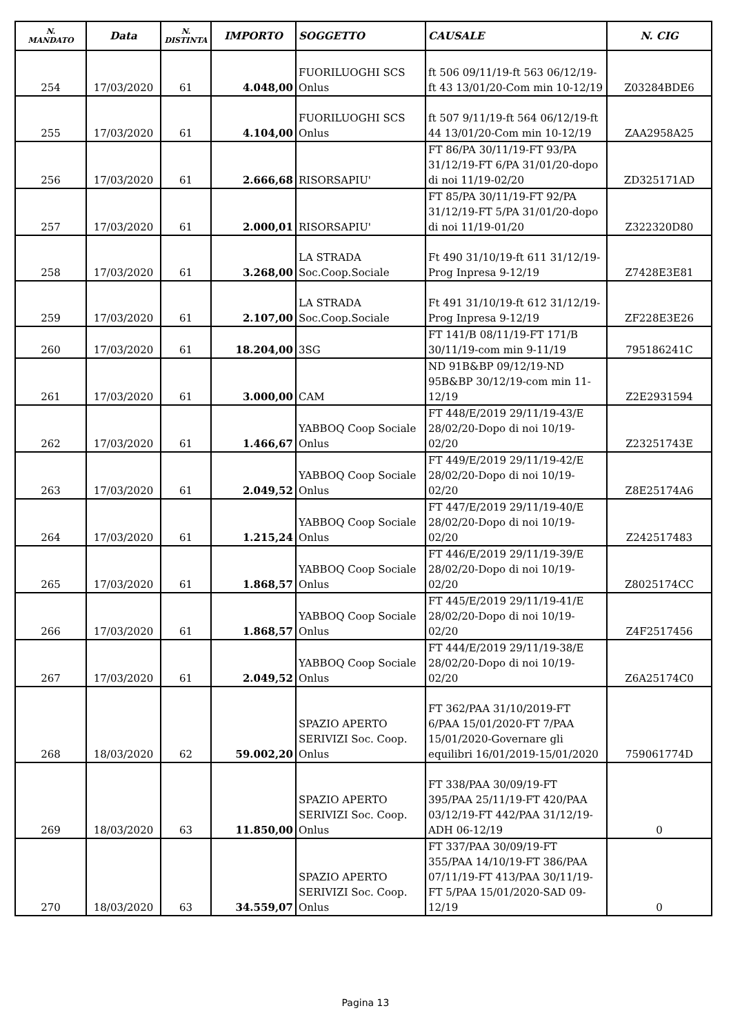| N. MANDATO | Data | N. DISTINTA | IMPORTO | SOGGETTO | CAUSALE | N. CIG |
| --- | --- | --- | --- | --- | --- | --- |
| 254 | 17/03/2020 | 61 | 4.048,00 | FUORILUOGHI SCS Onlus | ft 506 09/11/19-ft 563 06/12/19-ft 43 13/01/20-Com min 10-12/19 | Z03284BDE6 |
| 255 | 17/03/2020 | 61 | 4.104,00 | FUORILUOGHI SCS Onlus | ft 507 9/11/19-ft 564 06/12/19-ft 44 13/01/20-Com min 10-12/19 | ZAA2958A25 |
| 256 | 17/03/2020 | 61 | 2.666,68 | RISORSAPIU' | FT 86/PA 30/11/19-FT 93/PA 31/12/19-FT 6/PA 31/01/20-dopo di noi 11/19-02/20 | ZD325171AD |
| 257 | 17/03/2020 | 61 | 2.000,01 | RISORSAPIU' | FT 85/PA 30/11/19-FT 92/PA 31/12/19-FT 5/PA 31/01/20-dopo di noi 11/19-01/20 | Z322320D80 |
| 258 | 17/03/2020 | 61 | 3.268,00 | LA STRADA Soc.Coop.Sociale | Ft 490 31/10/19-ft 611 31/12/19-Prog Inpresa 9-12/19 | Z7428E3E81 |
| 259 | 17/03/2020 | 61 | 2.107,00 | LA STRADA Soc.Coop.Sociale | Ft 491 31/10/19-ft 612 31/12/19-Prog Inpresa 9-12/19 | ZF228E3E26 |
| 260 | 17/03/2020 | 61 | 18.204,00 | 3SG | FT 141/B 08/11/19-FT 171/B 30/11/19-com min 9-11/19 | 795186241C |
| 261 | 17/03/2020 | 61 | 3.000,00 | CAM | ND 91B&BP 09/12/19-ND 95B&BP 30/12/19-com min 11-12/19 | Z2E2931594 |
| 262 | 17/03/2020 | 61 | 1.466,67 | YABBOQ Coop Sociale Onlus | FT 448/E/2019 29/11/19-43/E 28/02/20-Dopo di noi 10/19-02/20 | Z23251743E |
| 263 | 17/03/2020 | 61 | 2.049,52 | YABBOQ Coop Sociale Onlus | FT 449/E/2019 29/11/19-42/E 28/02/20-Dopo di noi 10/19-02/20 | Z8E25174A6 |
| 264 | 17/03/2020 | 61 | 1.215,24 | YABBOQ Coop Sociale Onlus | FT 447/E/2019 29/11/19-40/E 28/02/20-Dopo di noi 10/19-02/20 | Z242517483 |
| 265 | 17/03/2020 | 61 | 1.868,57 | YABBOQ Coop Sociale Onlus | FT 446/E/2019 29/11/19-39/E 28/02/20-Dopo di noi 10/19-02/20 | Z8025174CC |
| 266 | 17/03/2020 | 61 | 1.868,57 | YABBOQ Coop Sociale Onlus | FT 445/E/2019 29/11/19-41/E 28/02/20-Dopo di noi 10/19-02/20 | Z4F2517456 |
| 267 | 17/03/2020 | 61 | 2.049,52 | YABBOQ Coop Sociale Onlus | FT 444/E/2019 29/11/19-38/E 28/02/20-Dopo di noi 10/19-02/20 | Z6A25174C0 |
| 268 | 18/03/2020 | 62 | 59.002,20 | SPAZIO APERTO SERIVIZI Soc. Coop. Onlus | FT 362/PAA 31/10/2019-FT 6/PAA 15/01/2020-FT 7/PAA 15/01/2020-Governare gli equilibri 16/01/2019-15/01/2020 | 759061774D |
| 269 | 18/03/2020 | 63 | 11.850,00 | SPAZIO APERTO SERIVIZI Soc. Coop. Onlus | FT 338/PAA 30/09/19-FT 395/PAA 25/11/19-FT 420/PAA 03/12/19-FT 442/PAA 31/12/19-ADH 06-12/19 | 0 |
| 270 | 18/03/2020 | 63 | 34.559,07 | SPAZIO APERTO SERIVIZI Soc. Coop. Onlus | FT 337/PAA 30/09/19-FT 355/PAA 14/10/19-FT 386/PAA 07/11/19-FT 413/PAA 30/11/19-FT 5/PAA 15/01/2020-SAD 09-12/19 | 0 |
Pagina 13